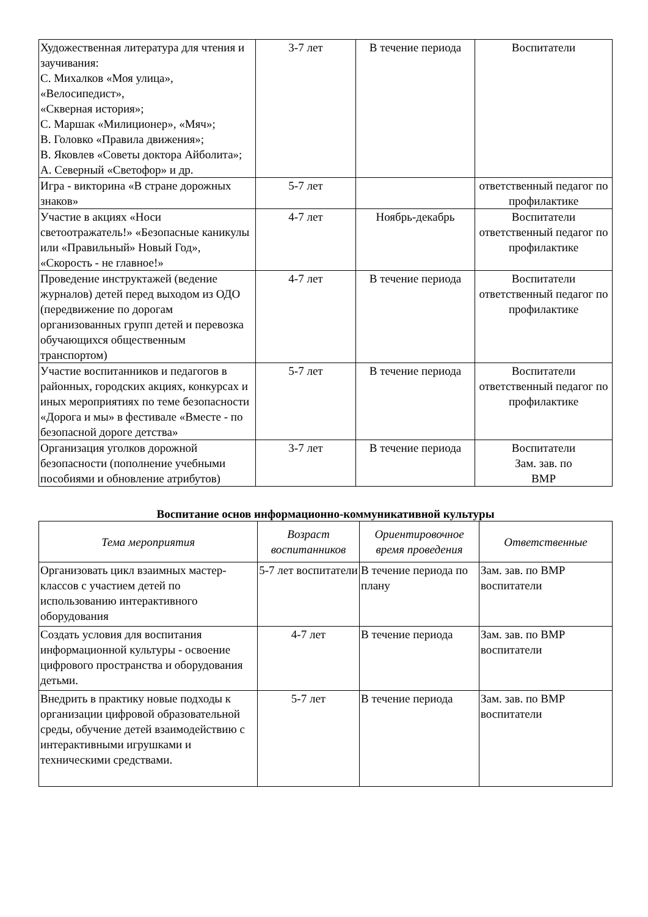| Художественная литература для чтения и заучивания: С. Михалков «Моя улица», «Велосипедист», «Скверная история»; С. Маршак «Милиционер», «Мяч»; В. Головко «Правила движения»; В. Яковлев «Советы доктора Айболита»; А. Северный «Светофор» и др. | 3-7 лет | В течение периода | Воспитатели |
| Игра - викторина «В стране дорожных знаков» | 5-7 лет | | ответственный педагог по профилактике |
| Участие в акциях «Носи светоотражатель!» «Безопасные каникулы или «Правильный» Новый Год», «Скорость - не главное!» | 4-7 лет | Ноябрь-декабрь | Воспитатели ответственный педагог по профилактике |
| Проведение инструктажей (ведение журналов) детей перед выходом из ОДО (передвижение по дорогам организованных групп детей и перевозка обучающихся общественным транспортом) | 4-7 лет | В течение периода | Воспитатели ответственный педагог по профилактике |
| Участие воспитанников и педагогов в районных, городских акциях, конкурсах и иных мероприятиях по теме безопасности «Дорога и мы» в фестивале «Вместе - по безопасной дороге детства» | 5-7 лет | В течение периода | Воспитатели ответственный педагог по профилактике |
| Организация уголков дорожной безопасности (пополнение учебными пособиями и обновление атрибутов) | 3-7 лет | В течение периода | Воспитатели Зам. зав. по ВМР |
Воспитание основ информационно-коммуникативной культуры
| Тема мероприятия | Возраст воспитанников | Ориентировочное время проведения | Ответственные |
| --- | --- | --- | --- |
| Организовать цикл взаимных мастер-классов с участием детей по использованию интерактивного оборудования | 5-7 лет воспитатели | В течение периода по плану | Зам. зав. по ВМР воспитатели |
| Создать условия для воспитания информационной культуры - освоение цифрового пространства и оборудования детьми. | 4-7 лет | В течение периода | Зам. зав. по ВМР воспитатели |
| Внедрить в практику новые подходы к организации цифровой образовательной среды, обучение детей взаимодействию с интерактивными игрушками и техническими средствами. | 5-7 лет | В течение периода | Зам. зав. по ВМР воспитатели |